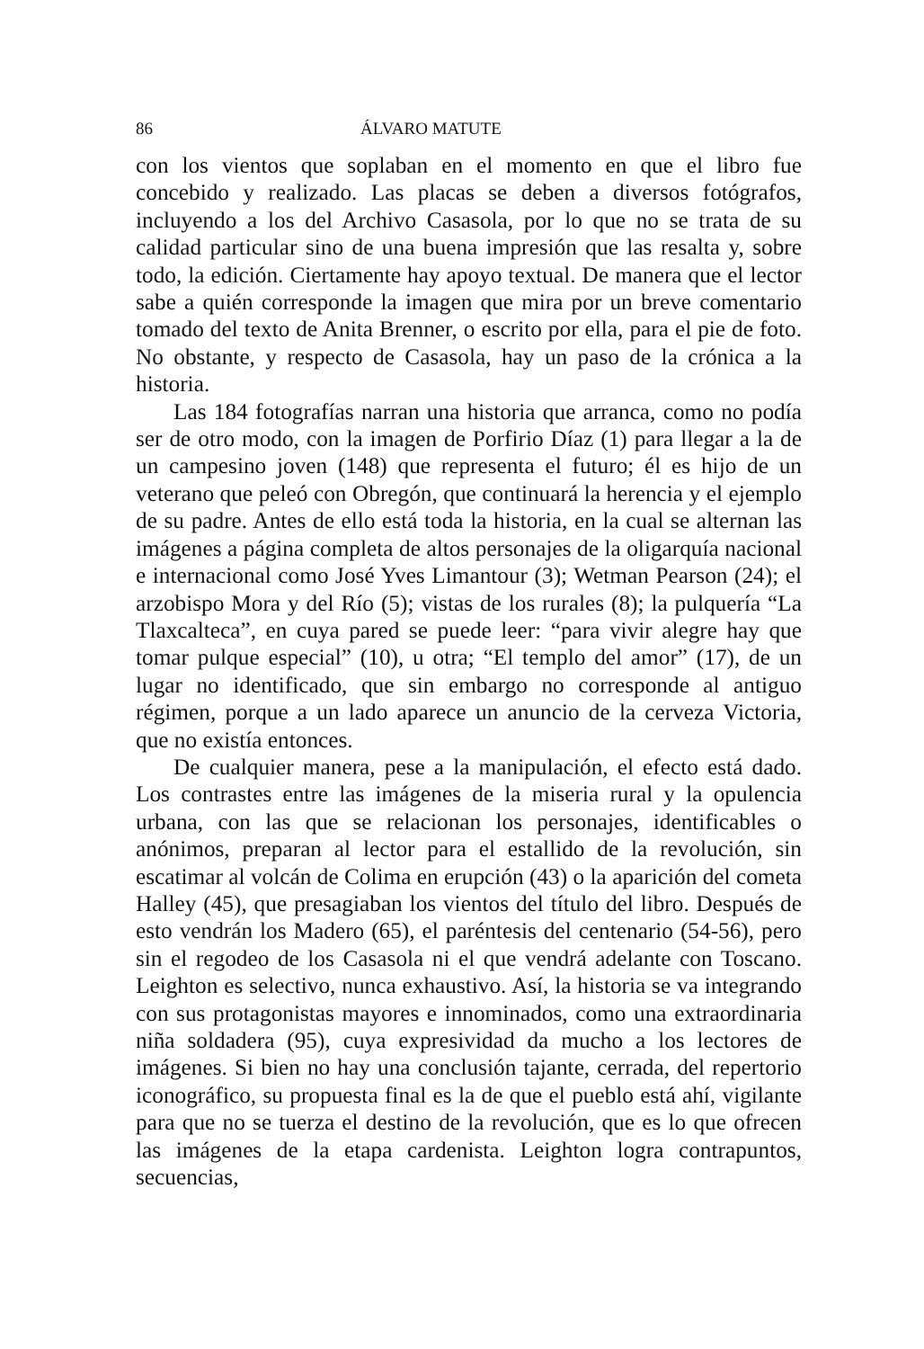86 ÁLVARO MATUTE
con los vientos que soplaban en el momento en que el libro fue concebido y realizado. Las placas se deben a diversos fotógrafos, incluyendo a los del Archivo Casasola, por lo que no se trata de su calidad particular sino de una buena impresión que las resalta y, sobre todo, la edición. Ciertamente hay apoyo textual. De manera que el lector sabe a quién corresponde la imagen que mira por un breve comentario tomado del texto de Anita Brenner, o escrito por ella, para el pie de foto. No obstante, y respecto de Casasola, hay un paso de la crónica a la historia.
Las 184 fotografías narran una historia que arranca, como no podía ser de otro modo, con la imagen de Porfirio Díaz (1) para llegar a la de un campesino joven (148) que representa el futuro; él es hijo de un veterano que peleó con Obregón, que continuará la herencia y el ejemplo de su padre. Antes de ello está toda la historia, en la cual se alternan las imágenes a página completa de altos personajes de la oligarquía nacional e internacional como José Yves Limantour (3); Wetman Pearson (24); el arzobispo Mora y del Río (5); vistas de los rurales (8); la pulquería “La Tlaxcalteca”, en cuya pared se puede leer: “para vivir alegre hay que tomar pulque especial” (10), u otra; “El templo del amor” (17), de un lugar no identificado, que sin embargo no corresponde al antiguo régimen, porque a un lado aparece un anuncio de la cerveza Victoria, que no existía entonces.
De cualquier manera, pese a la manipulación, el efecto está dado. Los contrastes entre las imágenes de la miseria rural y la opulencia urbana, con las que se relacionan los personajes, identificables o anónimos, preparan al lector para el estallido de la revolución, sin escatimar al volcán de Colima en erupción (43) o la aparición del cometa Halley (45), que presagiaban los vientos del título del libro. Después de esto vendrán los Madero (65), el paréntesis del centenario (54-56), pero sin el regodeo de los Casasola ni el que vendrá adelante con Toscano. Leighton es selectivo, nunca exhaustivo. Así, la historia se va integrando con sus protagonistas mayores e innominados, como una extraordinaria niña soldadera (95), cuya expresividad da mucho a los lectores de imágenes. Si bien no hay una conclusión tajante, cerrada, del repertorio iconográfico, su propuesta final es la de que el pueblo está ahí, vigilante para que no se tuerza el destino de la revolución, que es lo que ofrecen las imágenes de la etapa cardenista. Leighton logra contrapuntos, secuencias,